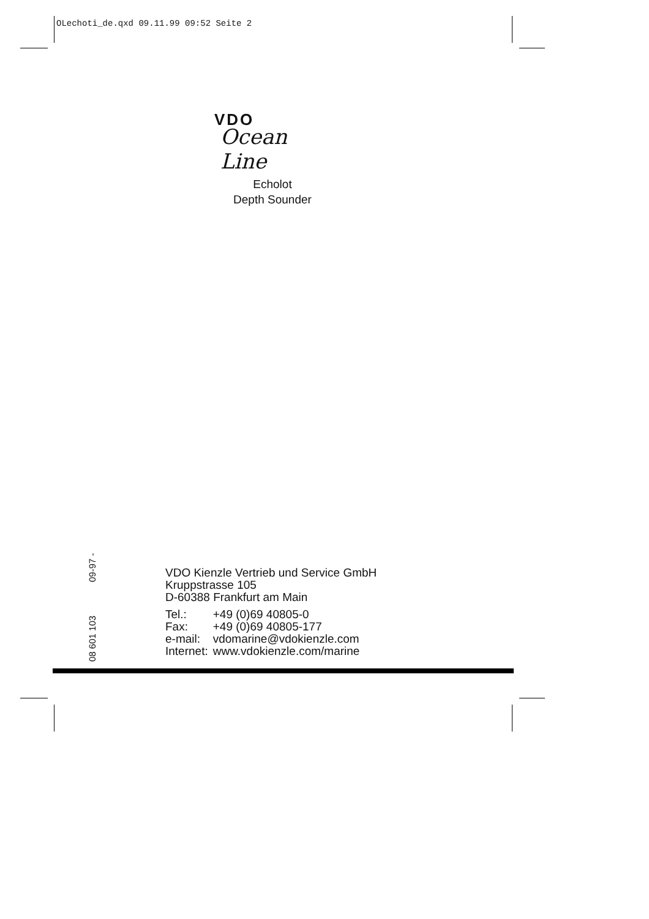OLechoti_de.qxd 09.11.99 09:52 Seite 2
VDO
Ocean Line
Echolot
Depth Sounder
09-97 -
08 601 103
VDO Kienzle Vertrieb und Service GmbH
Kruppstrasse 105
D-60388 Frankfurt am Main
| Tel.: | +49 (0)69 40805-0 |
| Fax: | +49 (0)69 40805-177 |
| e-mail: | vdomarine@vdokienzle.com |
| Internet: | www.vdokienzle.com/marine |